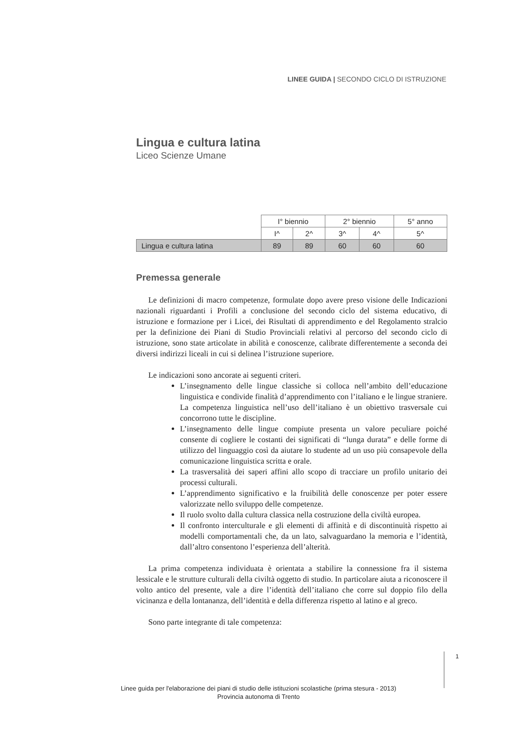LINEE GUIDA | SECONDO CICLO DI ISTRUZIONE
Lingua e cultura latina
Liceo Scienze Umane
| | I° biennio | | 2° biennio | | 5° anno |
| | I^ | 2^ | 3^ | 4^ | 5^ |
| Lingua e cultura latina | 89 | 89 | 60 | 60 | 60 |
Premessa generale
Le definizioni di macro competenze, formulate dopo avere preso visione delle Indicazioni nazionali riguardanti i Profili a conclusione del secondo ciclo del sistema educativo, di istruzione e formazione per i Licei, dei Risultati di apprendimento e del Regolamento stralcio per la definizione dei Piani di Studio Provinciali relativi al percorso del secondo ciclo di istruzione, sono state articolate in abilità e conoscenze, calibrate differentemente a seconda dei diversi indirizzi liceali in cui si delinea l’istruzione superiore.
Le indicazioni sono ancorate ai seguenti criteri.
L’insegnamento delle lingue classiche si colloca nell’ambito dell’educazione linguistica e condivide finalità d’apprendimento con l’italiano e le lingue straniere. La competenza linguistica nell’uso dell’italiano è un obiettivo trasversale cui concorrono tutte le discipline.
L’insegnamento delle lingue compiute presenta un valore peculiare poiché consente di cogliere le costanti dei significati di “lunga durata” e delle forme di utilizzo del linguaggio così da aiutare lo studente ad un uso più consapevole della comunicazione linguistica scritta e orale.
La trasversalità dei saperi affini allo scopo di tracciare un profilo unitario dei processi culturali.
L’apprendimento significativo e la fruibilità delle conoscenze per poter essere valorizzate nello sviluppo delle competenze.
Il ruolo svolto dalla cultura classica nella costruzione della civiltà europea.
Il confronto interculturale e gli elementi di affinità e di discontinuità rispetto ai modelli comportamentali che, da un lato, salvaguardano la memoria e l’identità, dall’altro consentono l’esperienza dell’alterità.
La prima competenza individuata è orientata a stabilire la connessione fra il sistema lessicale e le strutture culturali della civiltà oggetto di studio. In particolare aiuta a riconoscere il volto antico del presente, vale a dire l’identità dell’italiano che corre sul doppio filo della vicinanza e della lontananza, dell’identità e della differenza rispetto al latino e al greco.
Sono parte integrante di tale competenza:
1
Linee guida per l'elaborazione dei piani di studio delle istituzioni scolastiche (prima stesura - 2013)
Provincia autonoma di Trento